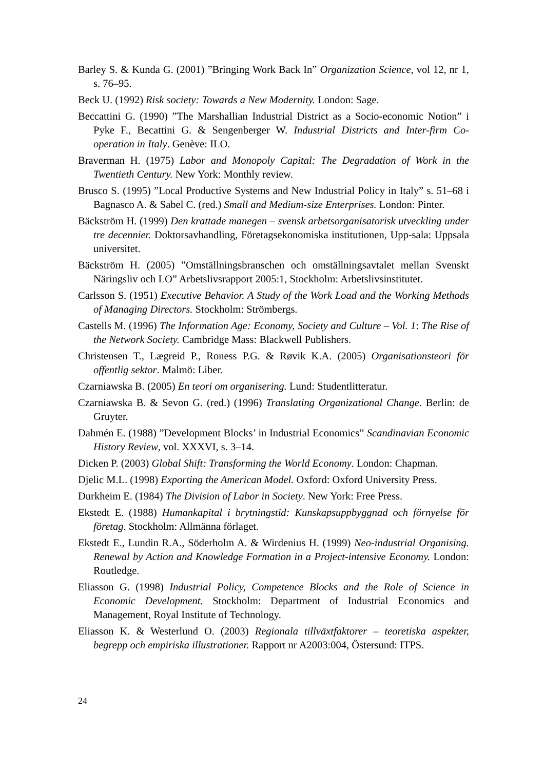Barley S. & Kunda G. (2001) ”Bringing Work Back In” Organization Science, vol 12, nr 1, s. 76–95.
Beck U. (1992) Risk society: Towards a New Modernity. London: Sage.
Beccattini G. (1990) ”The Marshallian Industrial District as a Socio-economic Notion” i Pyke F., Becattini G. & Sengenberger W. Industrial Districts and Inter-firm Co-operation in Italy. Genève: ILO.
Braverman H. (1975) Labor and Monopoly Capital: The Degradation of Work in the Twentieth Century. New York: Monthly review.
Brusco S. (1995) ”Local Productive Systems and New Industrial Policy in Italy” s. 51–68 i Bagnasco A. & Sabel C. (red.) Small and Medium-size Enterprises. London: Pinter.
Bäckström H. (1999) Den krattade manegen – svensk arbetsorganisatorisk utveckling under tre decennier. Doktorsavhandling, Företagsekonomiska institutionen, Upp-sala: Uppsala universitet.
Bäckström H. (2005) ”Omställningsbranschen och omställningsavtalet mellan Svenskt Näringsliv och LO” Arbetslivsrapport 2005:1, Stockholm: Arbetslivsinstitutet.
Carlsson S. (1951) Executive Behavior. A Study of the Work Load and the Working Methods of Managing Directors. Stockholm: Strömbergs.
Castells M. (1996) The Information Age: Economy, Society and Culture – Vol. 1: The Rise of the Network Society. Cambridge Mass: Blackwell Publishers.
Christensen T., Lægreid P., Roness P.G. & Røvik K.A. (2005) Organisationsteori för offentlig sektor. Malmö: Liber.
Czarniawska B. (2005) En teori om organisering. Lund: Studentlitteratur.
Czarniawska B. & Sevon G. (red.) (1996) Translating Organizational Change. Berlin: de Gruyter.
Dahmén E. (1988) ”Development Blocks’ in Industrial Economics” Scandinavian Economic History Review, vol. XXXVI, s. 3–14.
Dicken P. (2003) Global Shift: Transforming the World Economy. London: Chapman.
Djelic M.L. (1998) Exporting the American Model. Oxford: Oxford University Press.
Durkheim E. (1984) The Division of Labor in Society. New York: Free Press.
Ekstedt E. (1988) Humankapital i brytningstid: Kunskapsuppbyggnad och förnyelse för företag. Stockholm: Allmänna förlaget.
Ekstedt E., Lundin R.A., Söderholm A. & Wirdenius H. (1999) Neo-industrial Organising. Renewal by Action and Knowledge Formation in a Project-intensive Economy. London: Routledge.
Eliasson G. (1998) Industrial Policy, Competence Blocks and the Role of Science in Economic Development. Stockholm: Department of Industrial Economics and Management, Royal Institute of Technology.
Eliasson K. & Westerlund O. (2003) Regionala tillväxtfaktorer – teoretiska aspekter, begrepp och empiriska illustrationer. Rapport nr A2003:004, Östersund: ITPS.
24